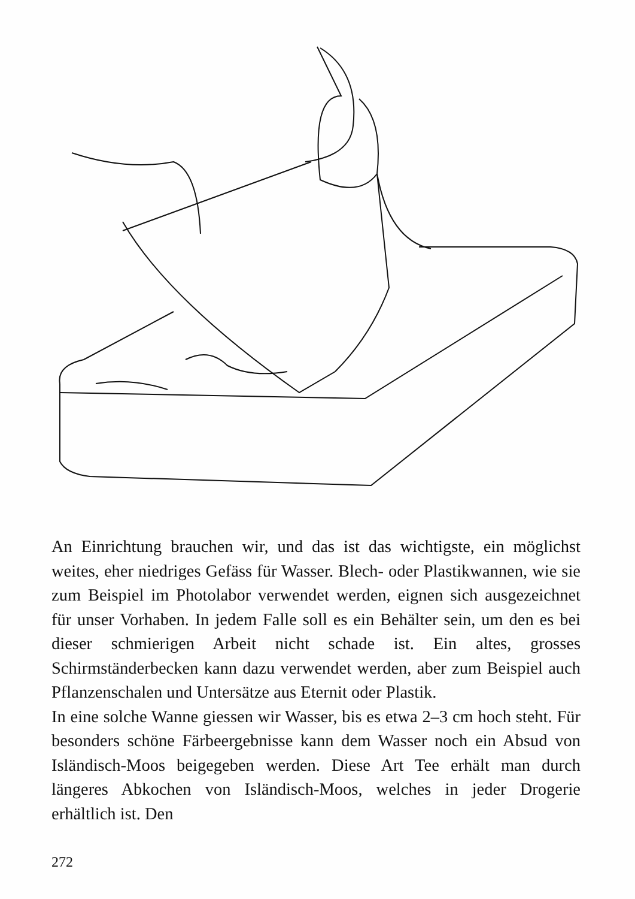An Einrichtung brauchen wir, und das ist das wichtigste, ein möglichst weites, eher niedriges Gefäss für Wasser. Blech- oder Plastikwannen, wie sie zum Beispiel im Photolabor verwendet werden, eignen sich ausgezeichnet für unser Vorhaben. In jedem Falle soll es ein Behälter sein, um den es bei dieser schmierigen Arbeit nicht schade ist. Ein altes, grosses Schirmständerbecken kann dazu verwendet werden, aber zum Beispiel auch Pflanzenschalen und Untersätze aus Eternit oder Plastik.
In eine solche Wanne giessen wir Wasser, bis es etwa 2–3 cm hoch steht. Für besonders schöne Färbeergebnisse kann dem Wasser noch ein Absud von Isländisch-Moos beigegeben werden. Diese Art Tee erhält man durch längeres Abkochen von Isländisch-Moos, welches in jeder Drogerie erhältlich ist. Den
272